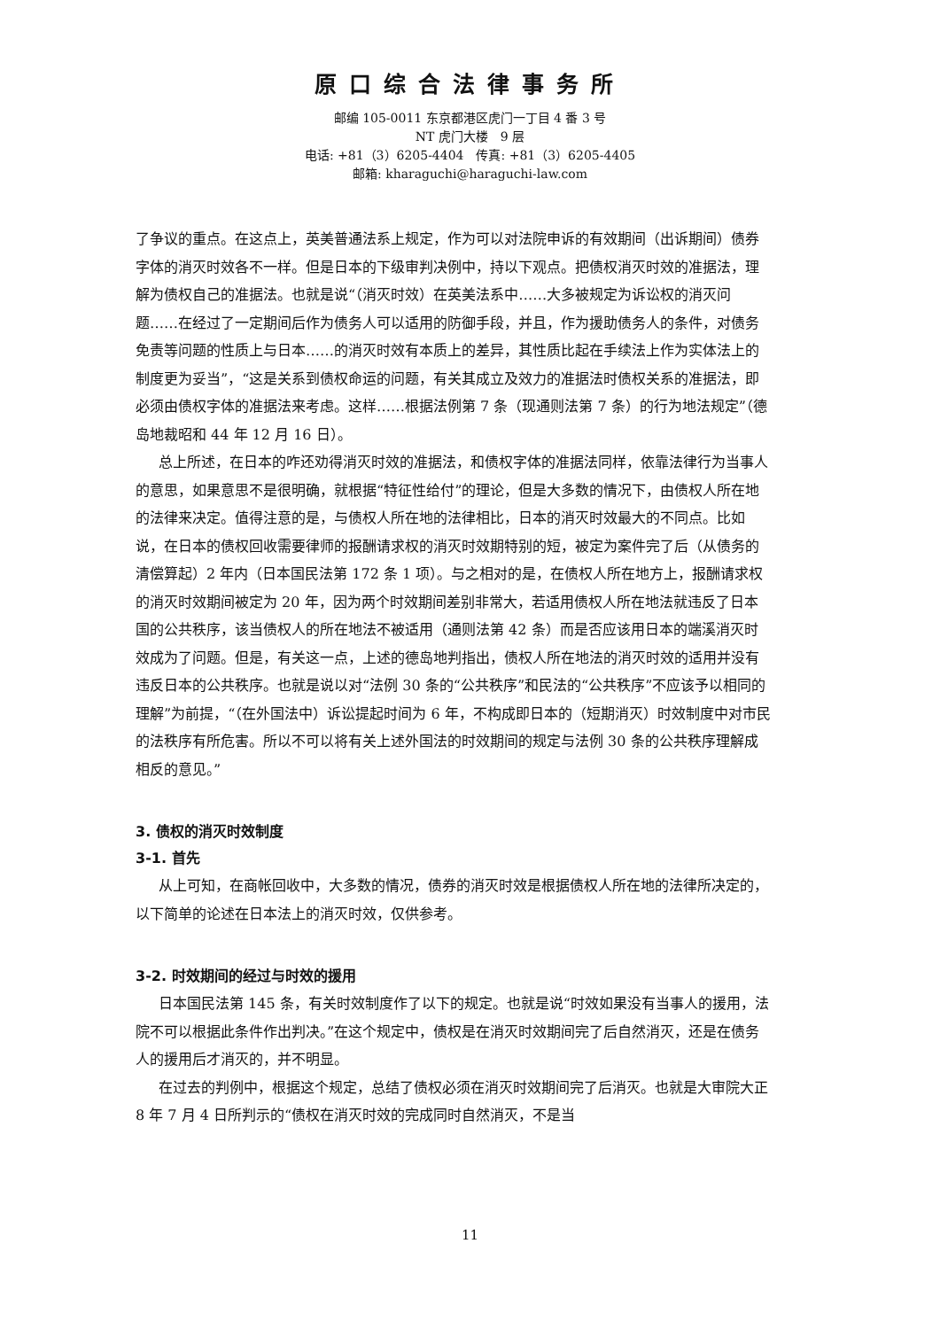原口综合法律事务所
邮编 105-0011 东京都港区虎门一丁目 4 番 3 号
NT 虎门大楼　9 层
电话: +81（3）6205-4404　传真: +81（3）6205-4405
邮箱: kharaguchi@haraguchi-law.com
了争议的重点。在这点上，英美普通法系上规定，作为可以对法院申诉的有效期间（出诉期间）债券字体的消灭时效各不一样。但是日本的下级审判决例中，持以下观点。把债权消灭时效的准据法，理解为债权自己的准据法。也就是说“（消灭时效）在英美法系中……大多被规定为诉讼权的消灭问题……在经过了一定期间后作为债务人可以适用的防御手段，并且，作为援助债务人的条件，对债务免责等问题的性质上与日本……的消灭时效有本质上的差异，其性质比起在手续法上作为实体法上的制度更为妥当”，“这是关系到债权命运的问题，有关其成立及效力的准据法时债权关系的准据法，即必须由债权字体的准据法来考虑。这样……根据法例第 7 条（现通则法第 7 条）的行为地法规定”（德岛地裁昭和 44 年 12 月 16 日）。
总上所述，在日本的咋还劝得消灭时效的准据法，和债权字体的准据法同样，依靠法律行为当事人的意思，如果意思不是很明确，就根据“特征性给付”的理论，但是大多数的情况下，由债权人所在地的法律来决定。值得注意的是，与债权人所在地的法律相比，日本的消灭时效最大的不同点。比如说，在日本的债权回收需要律师的报酬请求权的消灭时效期特别的短，被定为案件完了后（从债务的清偿算起）2 年内（日本国民法第 172 条 1 项）。与之相对的是，在债权人所在地方上，报酬请求权的消灭时效期间被定为 20 年，因为两个时效期间差别非常大，若适用债权人所在地法就违反了日本国的公共秩序，该当债权人的所在地法不被适用（通则法第 42 条）而是否应该用日本的端溪消灭时效成为了问题。但是，有关这一点，上述的德岛地判指出，债权人所在地法的消灭时效的适用并没有违反日本的公共秩序。也就是说以对“法例 30 条的“公共秩序”和民法的“公共秩序”不应该予以相同的理解”为前提，“（在外国法中）诉讼提起时间为 6 年，不构成即日本的（短期消灭）时效制度中对市民的法秩序有所危害。所以不可以将有关上述外国法的时效期间的规定与法例 30 条的公共秩序理解成相反的意见。”
3. 债权的消灭时效制度
3-1. 首先
从上可知，在商帐回收中，大多数的情况，债券的消灭时效是根据债权人所在地的法律所决定的，以下简单的论述在日本法上的消灭时效，仅供参考。
3-2. 时效期间的经过与时效的援用
日本国民法第 145 条，有关时效制度作了以下的规定。也就是说“时效如果没有当事人的援用，法院不可以根据此条件作出判决。”在这个规定中，债权是在消灭时效期间完了后自然消灭，还是在债务人的援用后才消灭的，并不明显。
在过去的判例中，根据这个规定，总结了债权必须在消灭时效期间完了后消灭。也就是大审院大正 8 年 7 月 4 日所判示的“债权在消灭时效的完成同时自然消灭，不是当
11